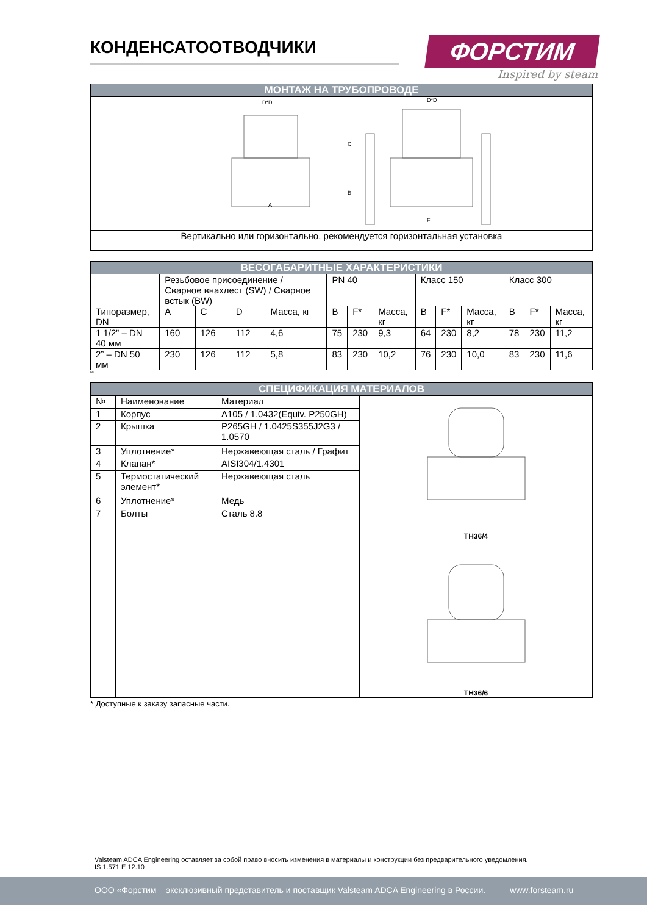ФОРСТИМ
Inspired by steam
КОНДЕНСАТООТВОДЧИКИ
| МОНТАЖ НА ТРУБОПРОВОДЕ |
| A D*D C B F D*D |
| Вертикально или горизонтально, рекомендуется горизонтальная установка |
| ВЕСОГАБАРИТНЫЕ ХАРАКТЕРИСТИКИ | | | | | | | | | | | | | |
| | Резьбовое присоединение / Сварное внахлест (SW) / Сварное встык (BW) | | | | PN 40 | | | Класс 150 | | | Класс 300 | | |
| Типоразмер, DN | A | C | D | Масса, кг | B | F* | Масса, кг | B | F* | Масса, кг | B | F* | Масса, кг |
| 1 1/2” – DN 40 мм | 160 | 126 | 112 | 4,6 | 75 | 230 | 9,3 | 64 | 230 | 8,2 | 78 | 230 | 11,2 |
| 2” – DN 50 мм | 230 | 126 | 112 | 5,8 | 83 | 230 | 10,2 | 76 | 230 | 10,0 | 83 | 230 | 11,6 |
60
| СПЕЦИФИКАЦИЯ МАТЕРИАЛОВ | | | |
| № | Наименование | Материал | TH36/4 TH36/6 |
| 1 | Корпус | A105 / 1.0432(Equiv. P250GH) | |
| 2 | Крышка | P265GH / 1.0425S355J2G3 / 1.0570 | |
| 3 | Уплотнение* | Нержавеющая сталь / Графит | |
| 4 | Клапан* | AISI304/1.4301 | |
| 5 | Термостатический элемент* | Нержавеющая сталь | |
| 6 | Уплотнение* | Медь | |
| 7 | Болты | Сталь 8.8 | |
* Доступные к заказу запасные части.
Valsteam ADCA Engineering оставляет за собой право вносить изменения в материалы и конструкции без предварительного уведомления.
IS 1.571 E 12.10
ООО «Форстим – эксклюзивный представитель и поставщик Valsteam ADCA Engineering в России. www.forsteam.ru